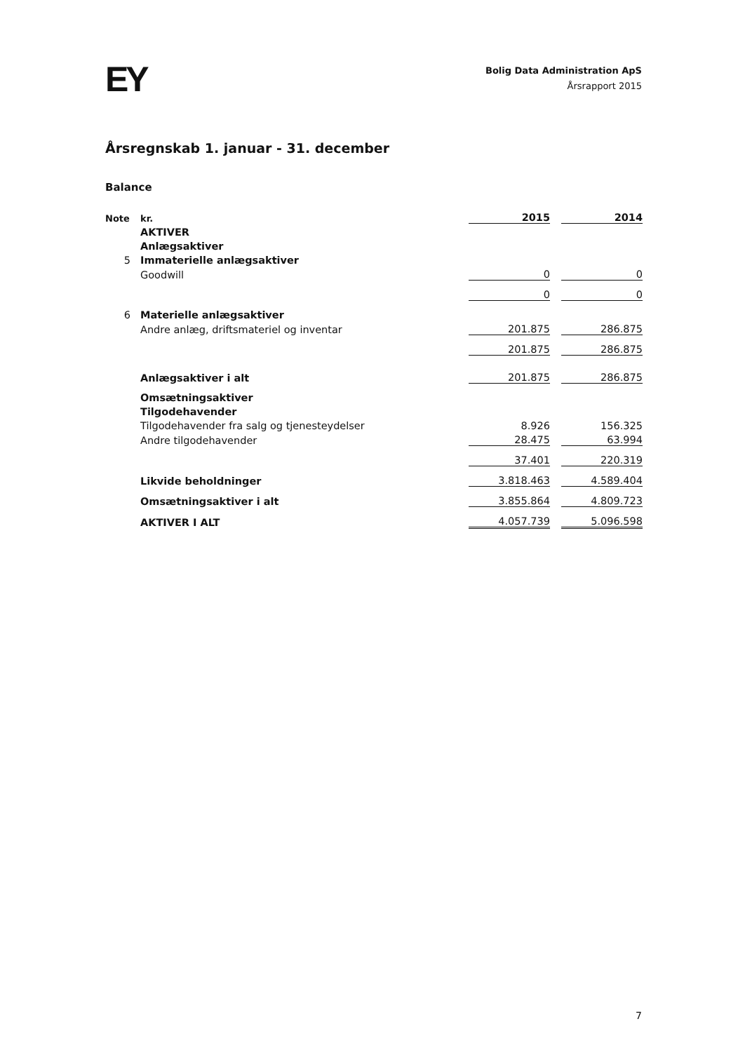EY
Bolig Data Administration ApS
Årsrapport 2015
Årsregnskab 1. januar - 31. december
Balance
| Note | kr. | 2015 | | 2014 |
| | AKTIVER | | | |
| | Anlægsaktiver | | | |
| 5 | Immaterielle anlægsaktiver | | | |
| | Goodwill | 0 | | 0 |
| | | 0 | | 0 |
| 6 | Materielle anlægsaktiver | | | |
| | Andre anlæg, driftsmateriel og inventar | 201.875 | | 286.875 |
| | | 201.875 | | 286.875 |
| | Anlægsaktiver i alt | 201.875 | | 286.875 |
| | Omsætningsaktiver | | | |
| | Tilgodehavender | | | |
| | Tilgodehavender fra salg og tjenesteydelser | 8.926 | | 156.325 |
| | Andre tilgodehavender | 28.475 | | 63.994 |
| | | 37.401 | | 220.319 |
| | Likvide beholdninger | 3.818.463 | | 4.589.404 |
| | Omsætningsaktiver i alt | 3.855.864 | | 4.809.723 |
| | AKTIVER I ALT | 4.057.739 | | 5.096.598 |
7